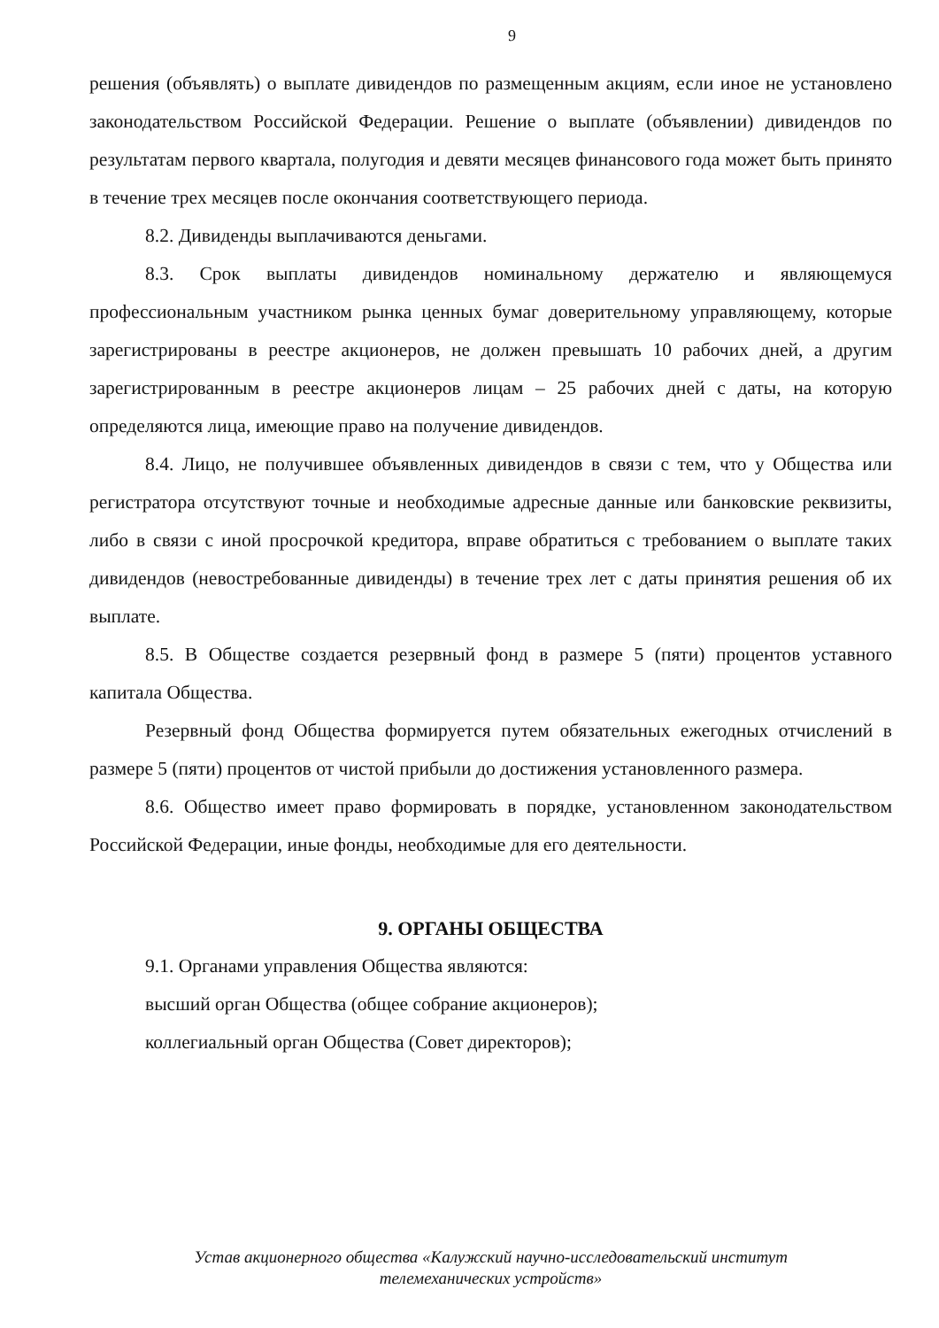9
решения (объявлять) о выплате дивидендов по размещенным акциям, если иное не установлено законодательством Российской Федерации. Решение о выплате (объявлении) дивидендов по результатам первого квартала, полугодия и девяти месяцев финансового года может быть принято в течение трех месяцев после окончания соответствующего периода.
8.2. Дивиденды выплачиваются деньгами.
8.3. Срок выплаты дивидендов номинальному держателю и являющемуся профессиональным участником рынка ценных бумаг доверительному управляющему, которые зарегистрированы в реестре акционеров, не должен превышать 10 рабочих дней, а другим зарегистрированным в реестре акционеров лицам – 25 рабочих дней с даты, на которую определяются лица, имеющие право на получение дивидендов.
8.4. Лицо, не получившее объявленных дивидендов в связи с тем, что у Общества или регистратора отсутствуют точные и необходимые адресные данные или банковские реквизиты, либо в связи с иной просрочкой кредитора, вправе обратиться с требованием о выплате таких дивидендов (невостребованные дивиденды) в течение трех лет с даты принятия решения об их выплате.
8.5. В Обществе создается резервный фонд в размере 5 (пяти) процентов уставного капитала Общества.
Резервный фонд Общества формируется путем обязательных ежегодных отчислений в размере 5 (пяти) процентов от чистой прибыли до достижения установленного размера.
8.6. Общество имеет право формировать в порядке, установленном законодательством Российской Федерации, иные фонды, необходимые для его деятельности.
9. ОРГАНЫ ОБЩЕСТВА
9.1. Органами управления Общества являются:
высший орган Общества (общее собрание акционеров);
коллегиальный орган Общества (Совет директоров);
Устав акционерного общества «Калужский научно-исследовательский институт
телемеханических устройств»